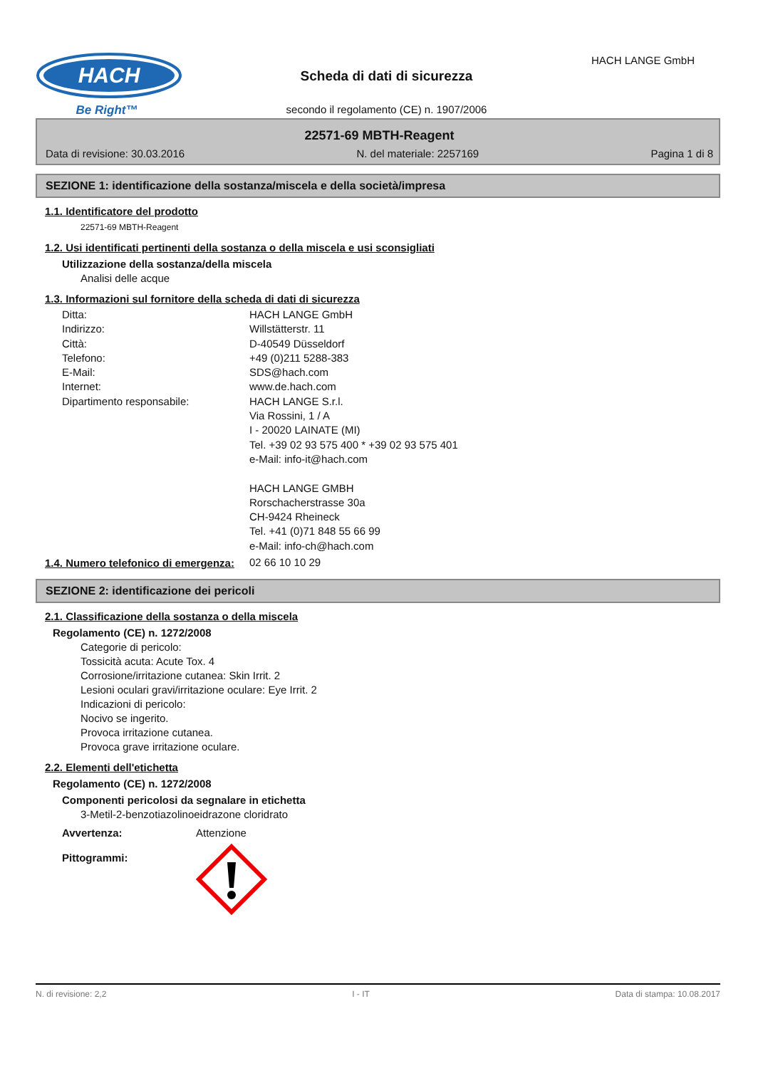HACH
Be Right™
HACH LANGE GmbH
Scheda di dati di sicurezza
secondo il regolamento (CE) n. 1907/2006
22571-69 MBTH-Reagent
Data di revisione: 30.03.2016 N. del materiale: 2257169 Pagina 1 di 8
SEZIONE 1: identificazione della sostanza/miscela e della società/impresa
1.1. Identificatore del prodotto
22571-69 MBTH-Reagent
1.2. Usi identificati pertinenti della sostanza o della miscela e usi sconsigliati
Utilizzazione della sostanza/della miscela
Analisi delle acque
1.3. Informazioni sul fornitore della scheda di dati di sicurezza
Ditta: HACH LANGE GmbH
Indirizzo: Willstätterstr. 11
Città: D-40549 Düsseldorf
Telefono: +49 (0)211 5288-383
E-Mail: SDS@hach.com
Internet: www.de.hach.com
Dipartimento responsabile: HACH LANGE S.r.l.
Via Rossini, 1 / A
I - 20020 LAINATE (MI)
Tel. +39 02 93 575 400 * +39 02 93 575 401
e-Mail: info-it@hach.com
HACH LANGE GMBH
Rorschacherstrasse 30a
CH-9424 Rheineck
Tel. +41 (0)71 848 55 66 99
e-Mail: info-ch@hach.com
1.4. Numero telefonico di emergenza:
02 66 10 10 29
SEZIONE 2: identificazione dei pericoli
2.1. Classificazione della sostanza o della miscela
Regolamento (CE) n. 1272/2008
Categorie di pericolo:
Tossicità acuta: Acute Tox. 4
Corrosione/irritazione cutanea: Skin Irrit. 2
Lesioni oculari gravi/irritazione oculare: Eye Irrit. 2
Indicazioni di pericolo:
Nocivo se ingerito.
Provoca irritazione cutanea.
Provoca grave irritazione oculare.
2.2. Elementi dell'etichetta
Regolamento (CE) n. 1272/2008
Componenti pericolosi da segnalare in etichetta
3-Metil-2-benzotiazolinoeidrazone cloridrato
Avvertenza: Attenzione
Pittogrammi:
N. di revisione: 2,2 I - IT Data di stampa: 10.08.2017